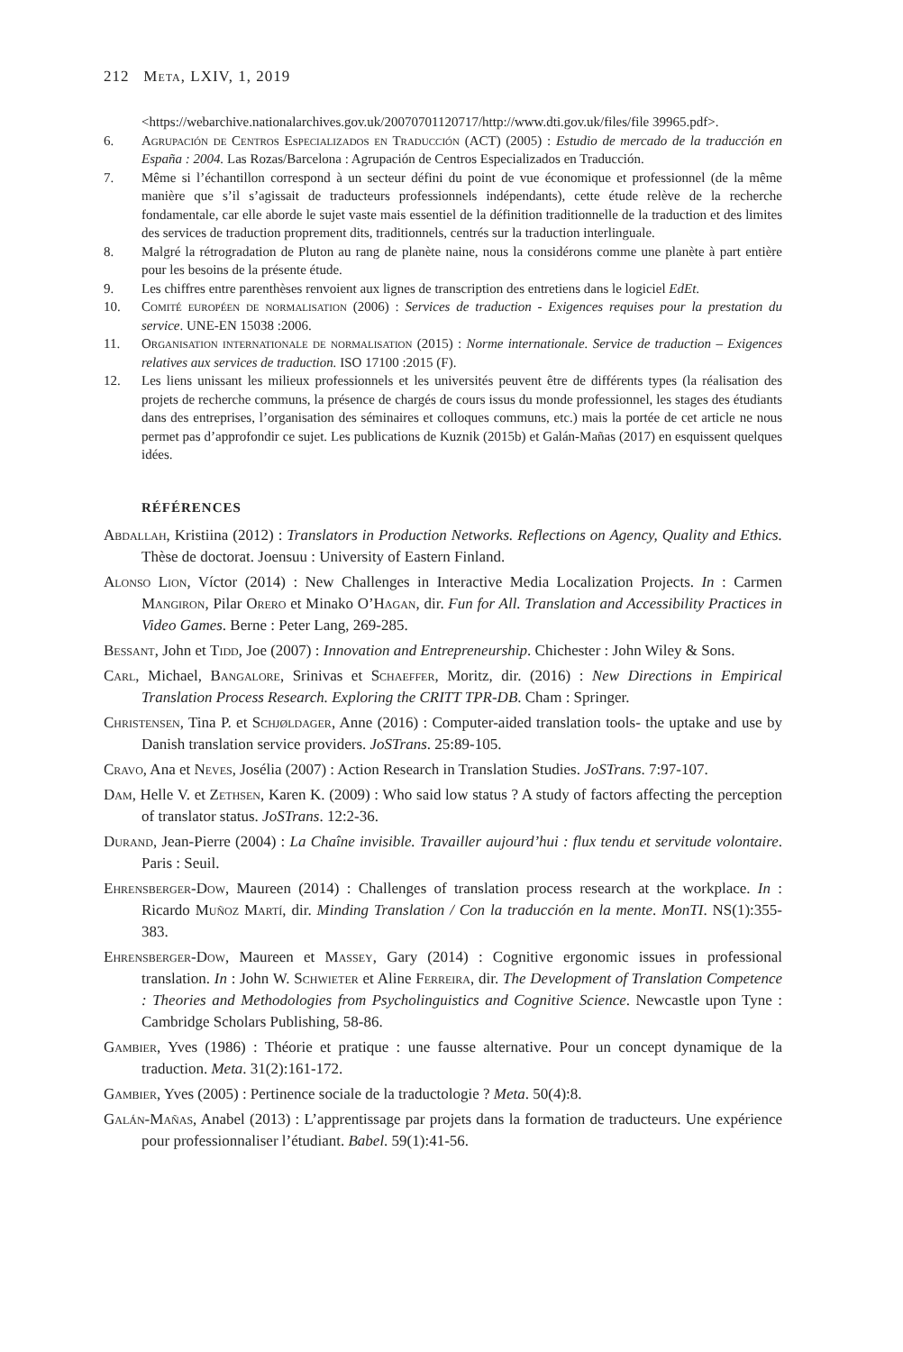212 Meta, LXIV, 1, 2019
<https://webarchive.nationalarchives.gov.uk/20070701120717/http://www.dti.gov.uk/files/file 39965.pdf>.
6. Agrupación de Centros Especializados en Traducción (ACT) (2005) : Estudio de mercado de la traducción en España : 2004. Las Rozas/Barcelona : Agrupación de Centros Especializados en Traducción.
7. Même si l’échantillon correspond à un secteur défini du point de vue économique et professionnel (de la même manière que s’il s’agissait de traducteurs professionnels indépendants), cette étude relève de la recherche fondamentale, car elle aborde le sujet vaste mais essentiel de la définition traditionnelle de la traduction et des limites des services de traduction proprement dits, tradition­nels, centrés sur la traduction interlinguale.
8. Malgré la rétrogradation de Pluton au rang de planète naine, nous la considérons comme une planète à part entière pour les besoins de la présente étude.
9. Les chiffres entre parenthèses renvoient aux lignes de transcription des entretiens dans le logiciel EdEt.
10. Comité européen de normalisation (2006) : Services de traduction - Exigences requises pour la prestation du service. UNE-EN 15038 :2006.
11. Organisation internationale de normalisation (2015) : Norme internationale. Service de traduction – Exigences relatives aux services de traduction. ISO 17100 :2015 (F).
12. Les liens unissant les milieux professionnels et les universités peuvent être de différents types (la réalisation des projets de recherche communs, la présence de chargés de cours issus du monde professionnel, les stages des étudiants dans des entreprises, l’organisation des séminaires et col­loques communs, etc.) mais la portée de cet article ne nous permet pas d’approfondir ce sujet. Les publications de Kuznik (2015b) et Galán-Mañas (2017) en esquissent quelques idées.
RÉFÉRENCES
Abdallah, Kristiina (2012) : Translators in Production Networks. Reflections on Agency, Quality and Ethics. Thèse de doctorat. Joensuu : University of Eastern Finland.
Alonso Lion, Víctor (2014) : New Challenges in Interactive Media Localization Projects. In : Carmen Mangiron, Pilar Orero et Minako O’Hagan, dir. Fun for All. Translation and Accessibility Practices in Video Games. Berne : Peter Lang, 269-285.
Bessant, John et Tidd, Joe (2007) : Innovation and Entrepreneurship. Chichester : John Wiley & Sons.
Carl, Michael, Bangalore, Srinivas et Schaeffer, Moritz, dir. (2016) : New Directions in Empirical Translation Process Research. Exploring the CRITT TPR-DB. Cham : Springer.
Christensen, Tina P. et Schjøldager, Anne (2016) : Computer-aided translation tools- the uptake and use by Danish translation service providers. JoSTrans. 25:89-105.
Cravo, Ana et Neves, Josélia (2007) : Action Research in Translation Studies. JoSTrans. 7:97-107.
Dam, Helle V. et Zethsen, Karen K. (2009) : Who said low status ? A study of factors affecting the perception of translator status. JoSTrans. 12:2-36.
Durand, Jean-Pierre (2004) : La Chaîne invisible. Travailler aujourd’hui : flux tendu et servitude volontaire. Paris : Seuil.
Ehrensberger-Dow, Maureen (2014) : Challenges of translation process research at the work­place. In : Ricardo Muñoz Martí, dir. Minding Translation / Con la traducción en la mente. MonTI. NS(1):355-383.
Ehrensberger-Dow, Maureen et Massey, Gary (2014) : Cognitive ergonomic issues in profes­sional translation. In : John W. Schwieter et Aline Ferreira, dir. The Development of Translation Competence : Theories and Methodologies from Psycholinguistics and Cognitive Science. Newcastle upon Tyne : Cambridge Scholars Publishing, 58-86.
Gambier, Yves (1986) : Théorie et pratique : une fausse alternative. Pour un concept dynamique de la traduction. Meta. 31(2):161-172.
Gambier, Yves (2005) : Pertinence sociale de la traductologie ? Meta. 50(4):8.
Galán-Mañas, Anabel (2013) : L’apprentissage par projets dans la formation de traducteurs. Une expérience pour professionnaliser l’étudiant. Babel. 59(1):41-56.